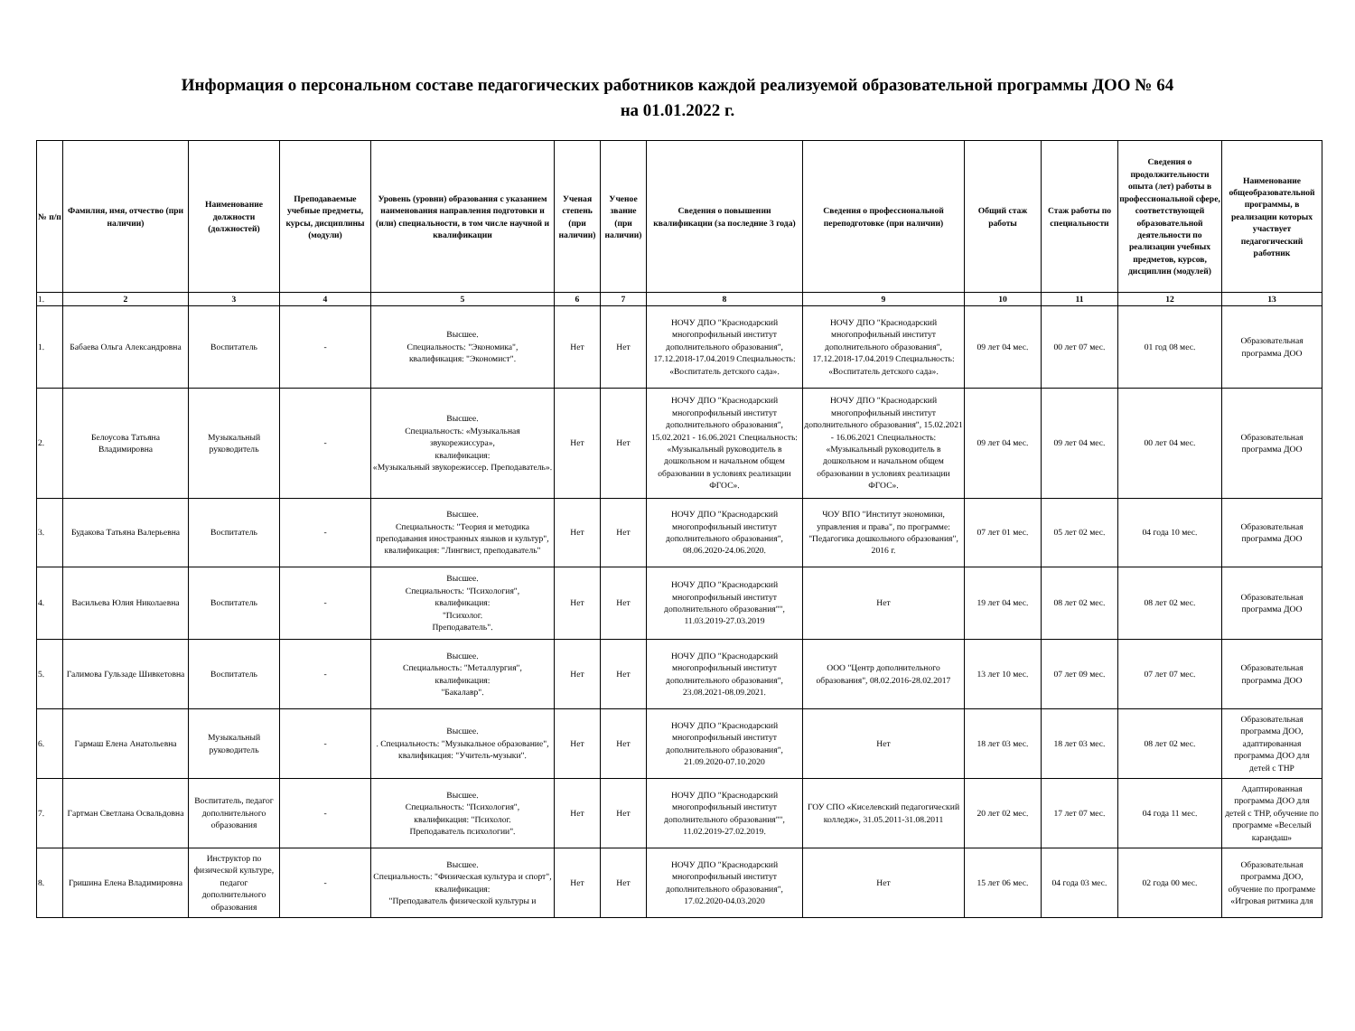Информация о персональном составе педагогических работников каждой реализуемой образовательной программы ДОО № 64
на 01.01.2022 г.
| № п/п | Фамилия, имя, отчество (при наличии) | Наименование должности (должностей) | Преподаваемые учебные предметы, курсы, дисциплины (модули) | Уровень (уровни) образования с указанием наименования направления подготовки и (или) специальности, в том числе научной и квалификации | Ученая степень (при наличии) | Ученое звание (при наличии) | Сведения о повышении квалификации (за последние 3 года) | Сведения о профессиональной переподготовке (при наличии) | Общий стаж работы | Стаж работы по специальности | Сведения о продолжительности опыта (лет) работы в профессиональной сфере, соответствующей образовательной деятельности по реализации учебных предметов, курсов, дисциплин (модулей) | Наименование общеобразовательной программы, в реализации которых участвует педагогический работник |
| --- | --- | --- | --- | --- | --- | --- | --- | --- | --- | --- | --- | --- |
| 1. | 2 | 3 | 4 | 5 | 6 | 7 | 8 | 9 | 10 | 11 | 12 | 13 |
| 1. | Бабаева Ольга Александровна | Воспитатель | - | Высшее. Специальность: "Экономика", квалификация: "Экономист". | Нет | Нет | НОЧУ ДПО "Краснодарский многопрофильный институт дополнительного образования", 17.12.2018-17.04.2019 Специальность: «Воспитатель детского сада». | НОЧУ ДПО "Краснодарский многопрофильный институт дополнительного образования", 17.12.2018-17.04.2019 Специальность: «Воспитатель детского сада». | 09 лет 04 мес. | 00 лет 07 мес. | 01 год 08 мес. | Образовательная программа ДОО |
| 2. | Белоусова Татьяна Владимировна | Музыкальный руководитель | - | Высшее. Специальность: «Музыкальная звукорежиссура», квалификация: «Музыкальный звукорежиссер. Преподаватель». | Нет | Нет | НОЧУ ДПО "Краснодарский многопрофильный институт дополнительного образования", 15.02.2021 - 16.06.2021 Специальность: «Музыкальный руководитель в дошкольном и начальном общем образовании в условиях реализации ФГОС». | НОЧУ ДПО "Краснодарский многопрофильный институт дополнительного образования", 15.02.2021 - 16.06.2021 Специальность: «Музыкальный руководитель в дошкольном и начальном общем образовании в условиях реализации ФГОС». | 09 лет 04 мес. | 09 лет 04 мес. | 00 лет 04 мес. | Образовательная программа ДОО |
| 3. | Будакова Татьяна Валерьевна | Воспитатель | - | Высшее. Специальность: "Теория и методика преподавания иностранных языков и культур", квалификация: "Лингвист, преподаватель" | Нет | Нет | НОЧУ ДПО "Краснодарский многопрофильный институт дополнительного образования", 08.06.2020-24.06.2020. | ЧОУ ВПО "Институт экономики, управления и права", по программе: "Педагогика дошкольного образования", 2016 г. | 07 лет 01 мес. | 05 лет 02 мес. | 04 года 10 мес. | Образовательная программа ДОО |
| 4. | Васильева Юлия Николаевна | Воспитатель | - | Высшее. Специальность: "Психология", квалификация: "Психолог. Преподаватель". | Нет | Нет | НОЧУ ДПО "Краснодарский многопрофильный институт дополнительного образования"", 11.03.2019-27.03.2019 | Нет | 19 лет 04 мес. | 08 лет 02 мес. | 08 лет 02 мес. | Образовательная программа ДОО |
| 5. | Галимова Гульзаде Шивкетовна | Воспитатель | - | Высшее. Специальность: "Металлургия", квалификация: "Бакалавр". | Нет | Нет | НОЧУ ДПО "Краснодарский многопрофильный институт дополнительного образования", 23.08.2021-08.09.2021. | ООО "Центр дополнительного образования", 08.02.2016-28.02.2017 | 13 лет 10 мес. | 07 лет 09 мес. | 07 лет 07 мес. | Образовательная программа ДОО |
| 6. | Гармаш Елена Анатольевна | Музыкальный руководитель | - | Высшее. . Специальность: "Музыкальное образование", квалификация: "Учитель-музыки". | Нет | Нет | НОЧУ ДПО "Краснодарский многопрофильный институт дополнительного образования", 21.09.2020-07.10.2020 | Нет | 18 лет 03 мес. | 18 лет 03 мес. | 08 лет 02 мес. | Образовательная программа ДОО, адаптированная программа ДОО для детей с ТНР |
| 7. | Гартман Светлана Освальдовна | Воспитатель, педагог дополнительного образования | - | Высшее. Специальность: "Психология", квалификация: "Психолог. Преподаватель психологии". | Нет | Нет | НОЧУ ДПО "Краснодарский многопрофильный институт дополнительного образования"", 11.02.2019-27.02.2019. | ГОУ СПО «Киселевский педагогический колледж», 31.05.2011-31.08.2011 | 20 лет 02 мес. | 17 лет 07 мес. | 04 года 11 мес. | Адаптированная программа ДОО для детей с ТНР, обучение по программе «Веселый карандаш» |
| 8. | Гришина Елена Владимировна | Инструктор по физической культуре, педагог дополнительного образования | - | Высшее. Специальность: "Физическая культура и спорт", квалификация: "Преподаватель физической культуры и | Нет | Нет | НОЧУ ДПО "Краснодарский многопрофильный институт дополнительного образования", 17.02.2020-04.03.2020 | Нет | 15 лет 06 мес. | 04 года 03 мес. | 02 года 00 мес. | Образовательная программа ДОО, обучение по программе «Игровая ритмика для |